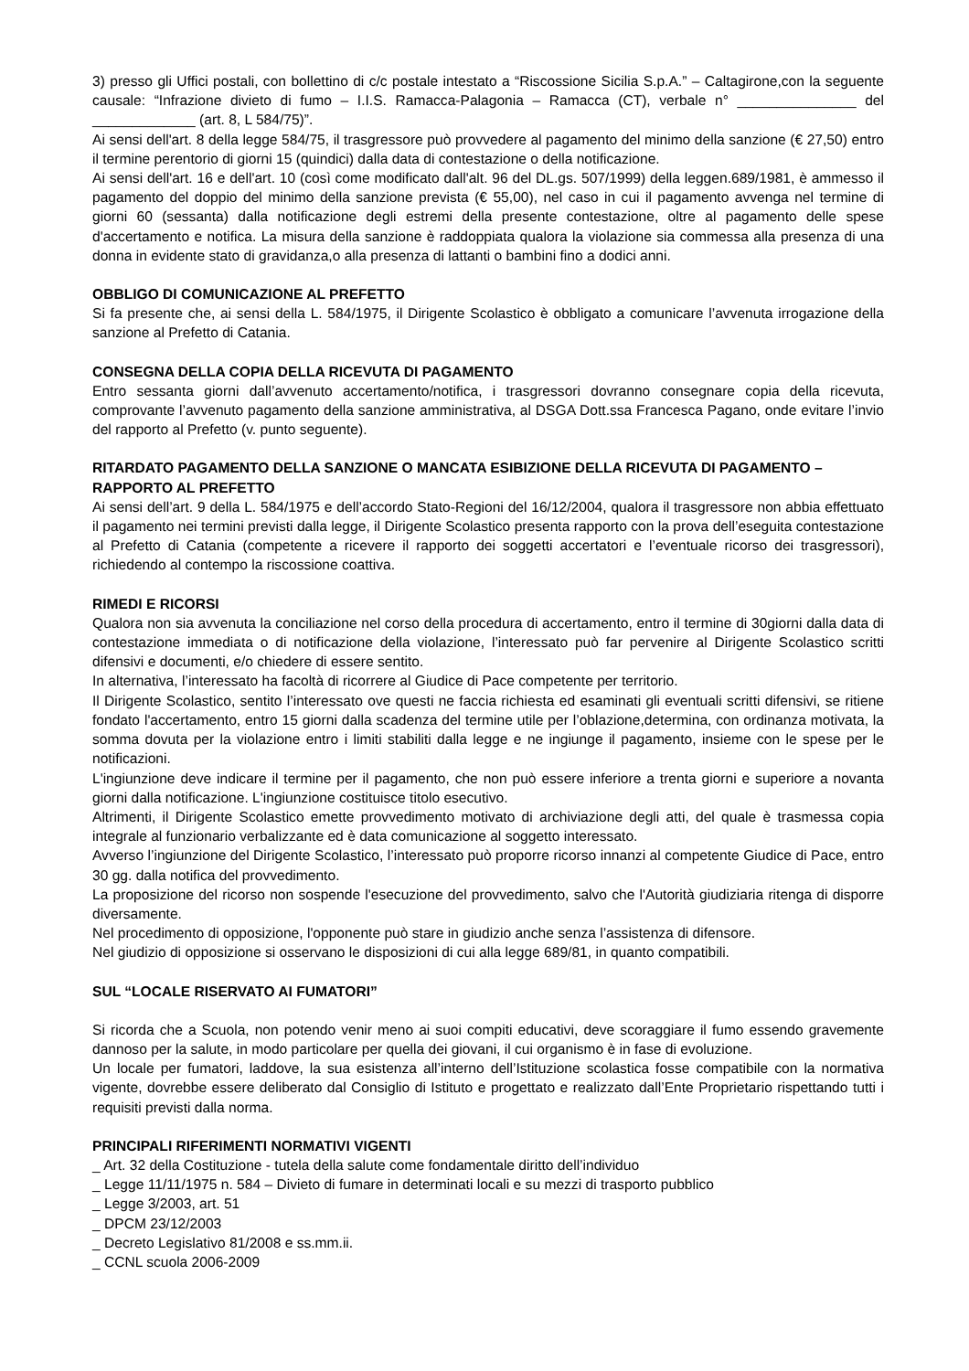3) presso gli Uffici postali, con bollettino di c/c postale intestato a “Riscossione Sicilia S.p.A.” – Caltagirone,con la seguente causale: “Infrazione divieto di fumo – I.I.S. Ramacca-Palagonia – Ramacca (CT), verbale n° _______________ del _____________ (art. 8, L 584/75)”.
Ai sensi dell'art. 8 della legge 584/75, il trasgressore può provvedere al pagamento del minimo della sanzione (€ 27,50) entro il termine perentorio di giorni 15 (quindici) dalla data di contestazione o della notificazione.
Ai sensi dell'art. 16 e dell'art. 10 (così come modificato dall'alt. 96 del DL.gs. 507/1999) della leggen.689/1981, è ammesso il pagamento del doppio del minimo della sanzione prevista (€ 55,00), nel caso in cui il pagamento avvenga nel termine di giorni 60 (sessanta) dalla notificazione degli estremi della presente contestazione, oltre al pagamento delle spese d'accertamento e notifica. La misura della sanzione è raddoppiata qualora la violazione sia commessa alla presenza di una donna in evidente stato di gravidanza,o alla presenza di lattanti o bambini fino a dodici anni.
OBBLIGO DI COMUNICAZIONE AL PREFETTO
Si fa presente che, ai sensi della L. 584/1975, il Dirigente Scolastico è obbligato a comunicare l’avvenuta irrogazione della sanzione al Prefetto di Catania.
CONSEGNA DELLA COPIA DELLA RICEVUTA DI PAGAMENTO
Entro sessanta giorni dall’avvenuto accertamento/notifica, i trasgressori dovranno consegnare copia della ricevuta, comprovante l’avvenuto pagamento della sanzione amministrativa, al DSGA Dott.ssa Francesca Pagano, onde evitare l’invio del rapporto al Prefetto (v. punto seguente).
RITARDATO PAGAMENTO DELLA SANZIONE O MANCATA ESIBIZIONE DELLA RICEVUTA DI PAGAMENTO – RAPPORTO AL PREFETTO
Ai sensi dell’art. 9 della L. 584/1975 e dell’accordo Stato-Regioni del 16/12/2004, qualora il trasgressore non abbia effettuato il pagamento nei termini previsti dalla legge, il Dirigente Scolastico presenta rapporto con la prova dell’eseguita contestazione al Prefetto di Catania (competente a ricevere il rapporto dei soggetti accertatori e l’eventuale ricorso dei trasgressori), richiedendo al contempo la riscossione coattiva.
RIMEDI E RICORSI
Qualora non sia avvenuta la conciliazione nel corso della procedura di accertamento, entro il termine di 30giorni dalla data di contestazione immediata o di notificazione della violazione, l’interessato può far pervenire al Dirigente Scolastico scritti difensivi e documenti, e/o chiedere di essere sentito.
In alternativa, l’interessato ha facoltà di ricorrere al Giudice di Pace competente per territorio.
Il Dirigente Scolastico, sentito l’interessato ove questi ne faccia richiesta ed esaminati gli eventuali scritti difensivi, se ritiene fondato l'accertamento, entro 15 giorni dalla scadenza del termine utile per l’oblazione,determina, con ordinanza motivata, la somma dovuta per la violazione entro i limiti stabiliti dalla legge e ne ingiunge il pagamento, insieme con le spese per le notificazioni.
L'ingiunzione deve indicare il termine per il pagamento, che non può essere inferiore a trenta giorni e superiore a novanta giorni dalla notificazione. L'ingiunzione costituisce titolo esecutivo.
Altrimenti, il Dirigente Scolastico emette provvedimento motivato di archiviazione degli atti, del quale è trasmessa copia integrale al funzionario verbalizzante ed è data comunicazione al soggetto interessato.
Avverso l’ingiunzione del Dirigente Scolastico, l’interessato può proporre ricorso innanzi al competente Giudice di Pace, entro 30 gg. dalla notifica del provvedimento.
La proposizione del ricorso non sospende l'esecuzione del provvedimento, salvo che l'Autorità giudiziaria ritenga di disporre diversamente.
Nel procedimento di opposizione, l'opponente può stare in giudizio anche senza l’assistenza di difensore.
Nel giudizio di opposizione si osservano le disposizioni di cui alla legge 689/81, in quanto compatibili.
SUL “LOCALE RISERVATO AI FUMATORI”
Si ricorda che a Scuola, non potendo venir meno ai suoi compiti educativi, deve scoraggiare il fumo essendo gravemente dannoso per la salute, in modo particolare per quella dei giovani, il cui organismo è in fase di evoluzione.
Un locale per fumatori, laddove, la sua esistenza all’interno dell’Istituzione scolastica fosse compatibile con la normativa vigente, dovrebbe essere deliberato dal Consiglio di Istituto e progettato e realizzato dall’Ente Proprietario rispettando tutti i requisiti previsti dalla norma.
PRINCIPALI RIFERIMENTI NORMATIVI VIGENTI
_ Art. 32 della Costituzione - tutela della salute come fondamentale diritto dell’individuo
_ Legge 11/11/1975 n. 584 – Divieto di fumare in determinati locali e su mezzi di trasporto pubblico
_ Legge 3/2003, art. 51
_ DPCM 23/12/2003
_ Decreto Legislativo 81/2008 e ss.mm.ii.
_ CCNL scuola 2006-2009